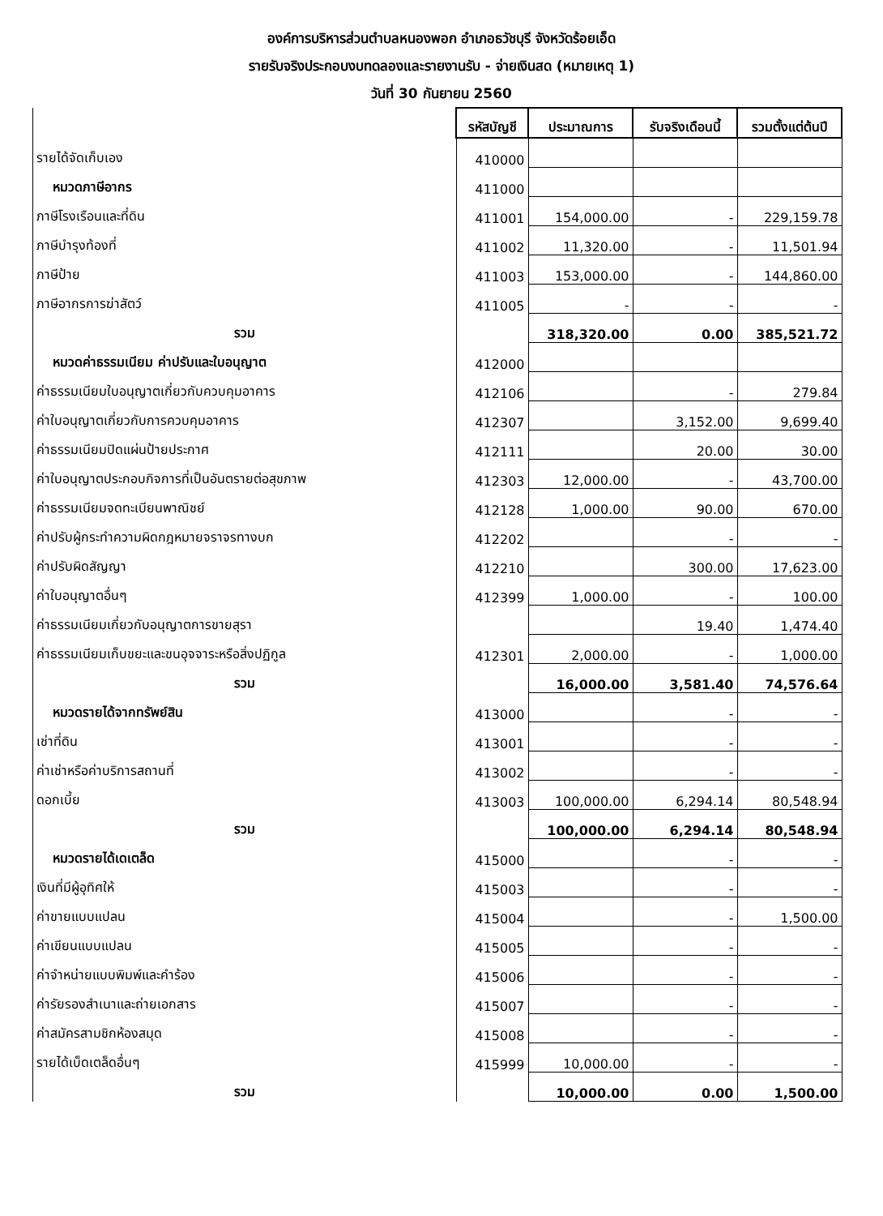องค์การบริหารส่วนตำบลหนองพอก อำเภอธวัชบุรี จังหวัดร้อยเอ็ด
รายรับจริงประกอบงบทดลองและรายงานรับ - จ่ายเงินสด (หมายเหตุ 1)
วันที่ 30 กันยายน 2560
| | รหัสบัญชี | ประมาณการ | รับจริงเดือนนี้ | รวมตั้งแต่ต้นปี |
| รายได้จัดเก็บเอง | 410000 | | | |
| หมวดภาษีอากร | 411000 | | | |
| ภาษีโรงเรือนและที่ดิน | 411001 | 154,000.00 | - | 229,159.78 |
| ภาษีบำรุงท้องที่ | 411002 | 11,320.00 | - | 11,501.94 |
| ภาษีป้าย | 411003 | 153,000.00 | - | 144,860.00 |
| ภาษีอากรการฆ่าสัตว์ | 411005 | - | - | - |
| รวม | | 318,320.00 | 0.00 | 385,521.72 |
| หมวดค่าธรรมเนียม ค่าปรับและใบอนุญาต | 412000 | | | |
| ค่าธรรมเนียมใบอนุญาตเกี่ยวกับควบคุมอาคาร | 412106 | | - | 279.84 |
| ค่าใบอนุญาตเกี่ยวกับการควบคุมอาคาร | 412307 | | 3,152.00 | 9,699.40 |
| ค่าธรรมเนียมปิดแผ่นป้ายประกาศ | 412111 | | 20.00 | 30.00 |
| ค่าใบอนุญาตประกอบกิจการที่เป็นอันตรายต่อสุขภาพ | 412303 | 12,000.00 | - | 43,700.00 |
| ค่าธรรมเนียมจดทะเบียนพาณิชย์ | 412128 | 1,000.00 | 90.00 | 670.00 |
| ค่าปรับผู้กระทำความผิดกฎหมายจราจรทางบก | 412202 | | - | - |
| ค่าปรับผิดสัญญา | 412210 | | 300.00 | 17,623.00 |
| ค่าใบอนุญาตอื่นๆ | 412399 | 1,000.00 | - | 100.00 |
| ค่าธรรมเนียมเกี่ยวกับอนุญาตการขายสุรา | | | 19.40 | 1,474.40 |
| ค่าธรรมเนียมเก็บขยะและขนอุจจาระหรือสิ่งปฏิกูล | 412301 | 2,000.00 | - | 1,000.00 |
| รวม | | 16,000.00 | 3,581.40 | 74,576.64 |
| หมวดรายได้จากทรัพย์สิน | 413000 | | - | - |
| เช่าที่ดิน | 413001 | | - | - |
| ค่าเช่าหรือค่าบริการสถานที่ | 413002 | | - | - |
| ดอกเบี้ย | 413003 | 100,000.00 | 6,294.14 | 80,548.94 |
| รวม | | 100,000.00 | 6,294.14 | 80,548.94 |
| หมวดรายได้เดเตล็ด | 415000 | | - | - |
| เงินที่มีผู้อุทิศให้ | 415003 | | - | - |
| ค่าขายแบบแปลน | 415004 | | - | 1,500.00 |
| ค่าเขียนแบบแปลน | 415005 | | - | - |
| ค่าจำหน่ายแบบพิมพ์และคำร้อง | 415006 | | - | - |
| ค่ารัยรองสำเนาและถ่ายเอกสาร | 415007 | | - | - |
| ค่าสมัครสามชิกห้องสมุด | 415008 | | - | - |
| รายได้เบ็ดเตล็ดอื่นๆ | 415999 | 10,000.00 | - | - |
| รวม | | 10,000.00 | 0.00 | 1,500.00 |